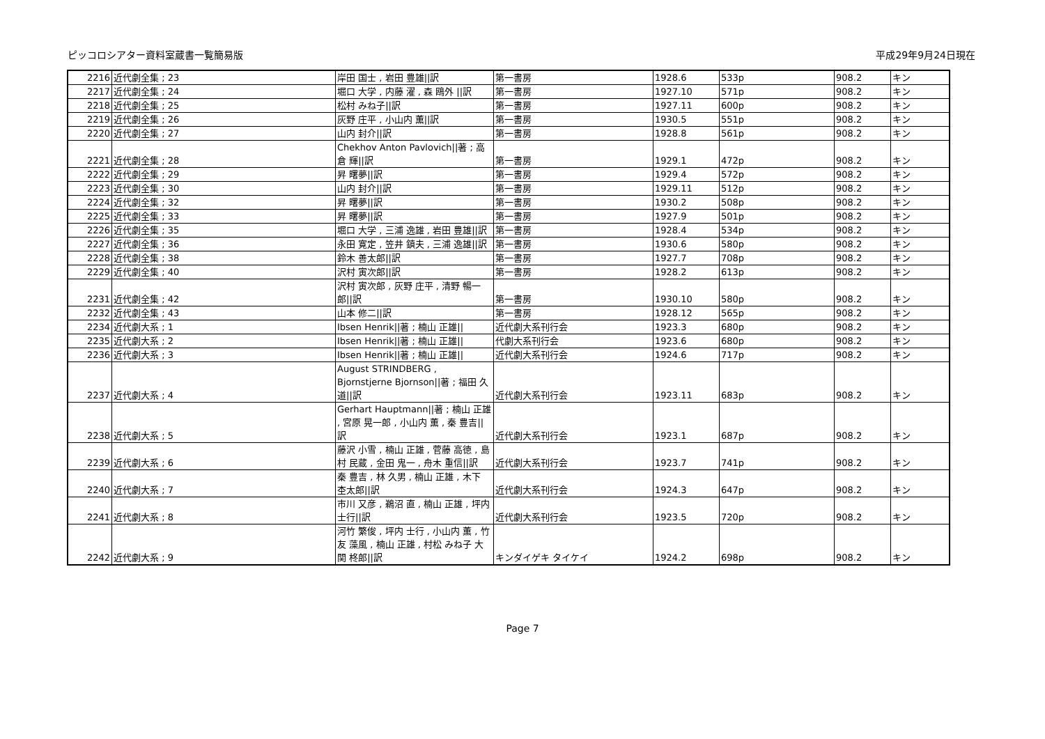ピッコロシアター資料室蔵書一覧簡易版 平成29年9月24日現在
| 2216 | 近代劇全集 ; 23 | 岸田 国士 , 岩田 豊雄//訳 | 第一書房 | 1928.6 | 533p | 908.2 | キン |
| 2217 | 近代劇全集 ; 24 | 堀口 大学 , 内藤 濯 , 森 鴎外 //訳 | 第一書房 | 1927.10 | 571p | 908.2 | キン |
| 2218 | 近代劇全集 ; 25 | 松村 みね子//訳 | 第一書房 | 1927.11 | 600p | 908.2 | キン |
| 2219 | 近代劇全集 ; 26 | 灰野 庄平 , 小山内 薫//訳 | 第一書房 | 1930.5 | 551p | 908.2 | キン |
| 2220 | 近代劇全集 ; 27 | 山内 封介//訳 | 第一書房 | 1928.8 | 561p | 908.2 | キン |
| 2221 | 近代劇全集 ; 28 | Chekhov Anton Pavlovich//著 ; 高倉 輝//訳 | 第一書房 | 1929.1 | 472p | 908.2 | キン |
| 2222 | 近代劇全集 ; 29 | 昇 曙夢//訳 | 第一書房 | 1929.4 | 572p | 908.2 | キン |
| 2223 | 近代劇全集 ; 30 | 山内 封介//訳 | 第一書房 | 1929.11 | 512p | 908.2 | キン |
| 2224 | 近代劇全集 ; 32 | 昇 曙夢//訳 | 第一書房 | 1930.2 | 508p | 908.2 | キン |
| 2225 | 近代劇全集 ; 33 | 昇 曙夢//訳 | 第一書房 | 1927.9 | 501p | 908.2 | キン |
| 2226 | 近代劇全集 ; 35 | 堀口 大学 , 三浦 逸雄 , 岩田 豊雄//訳 | 第一書房 | 1928.4 | 534p | 908.2 | キン |
| 2227 | 近代劇全集 ; 36 | 永田 寛定 , 笠井 鎮夫 , 三浦 逸雄//訳 | 第一書房 | 1930.6 | 580p | 908.2 | キン |
| 2228 | 近代劇全集 ; 38 | 鈴木 善太郎//訳 | 第一書房 | 1927.7 | 708p | 908.2 | キン |
| 2229 | 近代劇全集 ; 40 | 沢村 寅次郎//訳 | 第一書房 | 1928.2 | 613p | 908.2 | キン |
| 2231 | 近代劇全集 ; 42 | 沢村 寅次郎 , 灰野 庄平 , 清野 暢一郎//訳 | 第一書房 | 1930.10 | 580p | 908.2 | キン |
| 2232 | 近代劇全集 ; 43 | 山本 修二//訳 | 第一書房 | 1928.12 | 565p | 908.2 | キン |
| 2234 | 近代劇大系 ; 1 | Ibsen Henrik//著 ; 楠山 正雄// | 近代劇大系刊行会 | 1923.3 | 680p | 908.2 | キン |
| 2235 | 近代劇大系 ; 2 | Ibsen Henrik//著 ; 楠山 正雄// | 代劇大系刊行会 | 1923.6 | 680p | 908.2 | キン |
| 2236 | 近代劇大系 ; 3 | Ibsen Henrik//著 ; 楠山 正雄// | 近代劇大系刊行会 | 1924.6 | 717p | 908.2 | キン |
| 2237 | 近代劇大系 ; 4 | August STRINDBERG , Bjornstjerne Bjornson//著 ; 福田 久道//訳 | 近代劇大系刊行会 | 1923.11 | 683p | 908.2 | キン |
| 2238 | 近代劇大系 ; 5 | Gerhart Hauptmann//著 ; 楠山 正雄 , 宮原 晃一郎 , 小山内 薫 , 秦 豊吉//訳 | 近代劇大系刊行会 | 1923.1 | 687p | 908.2 | キン |
| 2239 | 近代劇大系 ; 6 | 藤沢 小雪 , 楠山 正雄 , 菅藤 高徳 , 島村 民蔵 , 金田 鬼一 , 舟木 重信//訳 | 近代劇大系刊行会 | 1923.7 | 741p | 908.2 | キン |
| 2240 | 近代劇大系 ; 7 | 秦 豊吉 , 林 久男 , 楠山 正雄 , 木下 杢太郎//訳 | 近代劇大系刊行会 | 1924.3 | 647p | 908.2 | キン |
| 2241 | 近代劇大系 ; 8 | 市川 又彦 , 鵜沼 直 , 楠山 正雄 , 坪内 士行//訳 | 近代劇大系刊行会 | 1923.5 | 720p | 908.2 | キン |
| 2242 | 近代劇大系 ; 9 | 河竹 繁俊 , 坪内 士行 , 小山内 薫 , 竹友 藻風 , 楠山 正雄 , 村松 みね子 大関 柊郎//訳 | キンダイゲキ タイケイ | 1924.2 | 698p | 908.2 | キン |
Page 7